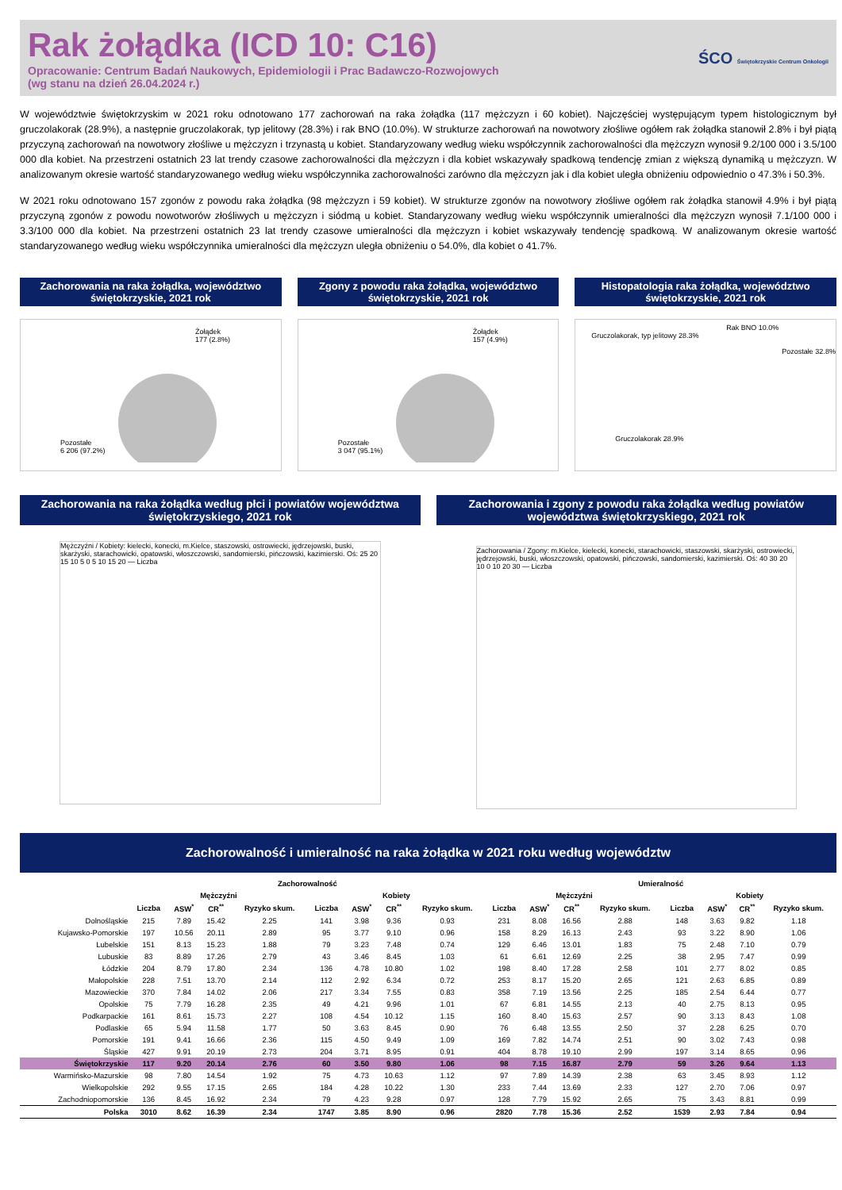Rak żołądka (ICD 10: C16)
Opracowanie: Centrum Badań Naukowych, Epidemiologii i Prac Badawczo-Rozwojowych
(wg stanu na dzień 26.04.2024 r.)
ŚCO Świętokrzyskie Centrum Onkologii
W województwie świętokrzyskim w 2021 roku odnotowano 177 zachorowań na raka żołądka (117 mężczyzn i 60 kobiet). Najczęściej występującym typem histologicznym był gruczolakorak (28.9%), a następnie gruczolakorak, typ jelitowy (28.3%) i rak BNO (10.0%). W strukturze zachorowań na nowotwory złośliwe ogółem rak żołądka stanowił 2.8% i był piątą przyczyną zachorowań na nowotwory złośliwe u mężczyzn i trzynastą u kobiet. Standaryzowany według wieku współczynnik zachorowalności dla mężczyzn wynosił 9.2/100 000 i 3.5/100 000 dla kobiet. Na przestrzeni ostatnich 23 lat trendy czasowe zachorowalności dla mężczyzn i dla kobiet wskazywały spadkową tendencję zmian z większą dynamiką u mężczyzn. W analizowanym okresie wartość standaryzowanego według wieku współczynnika zachorowalności zarówno dla mężczyzn jak i dla kobiet uległa obniżeniu odpowiednio o 47.3% i 50.3%.
W 2021 roku odnotowano 157 zgonów z powodu raka żołądka (98 mężczyzn i 59 kobiet). W strukturze zgonów na nowotwory złośliwe ogółem rak żołądka stanowił 4.9% i był piątą przyczyną zgonów z powodu nowotworów złośliwych u mężczyzn i siódmą u kobiet. Standaryzowany według wieku współczynnik umieralności dla mężczyzn wynosił 7.1/100 000 i 3.3/100 000 dla kobiet. Na przestrzeni ostatnich 23 lat trendy czasowe umieralności dla mężczyzn i kobiet wskazywały tendencję spadkową. W analizowanym okresie wartość standaryzowanego według wieku współczynnika umieralności dla mężczyzn uległa obniżeniu o 54.0%, dla kobiet o 41.7%.
Zachorowania na raka żołądka, województwo świętokrzyskie, 2021 rok
Żołądek
177 (2.8%)
Pozostałe
6 206 (97.2%)
Zgony z powodu raka żołądka, województwo świętokrzyskie, 2021 rok
Żołądek
157 (4.9%)
Pozostałe
3 047 (95.1%)
Histopatologia raka żołądka, województwo świętokrzyskie, 2021 rok
Rak BNO 10.0%
Gruczolakorak, typ jelitowy 28.3%
Pozostałe 32.8%
Gruczolakorak 28.9%
Zachorowania na raka żołądka według płci i powiatów województwa świętokrzyskiego, 2021 rok
Mężczyźni / Kobiety: kielecki, konecki, m.Kielce, staszowski, ostrowiecki, jędrzejowski, buski, skarżyski, starachowicki, opatowski, włoszczowski, sandomierski, pińczowski, kazimierski. Oś: 25 20 15 10 5 0 5 10 15 20 — Liczba
Zachorowania i zgony z powodu raka żołądka według powiatów województwa świętokrzyskiego, 2021 rok
Zachorowania / Zgony: m.Kielce, kielecki, konecki, starachowicki, staszowski, skarżyski, ostrowiecki, jędrzejowski, buski, włoszczowski, opatowski, pińczowski, sandomierski, kazimierski. Oś: 40 30 20 10 0 10 20 30 — Liczba
Zachorowalność i umieralność na raka żołądka w 2021 roku według województw
| | Zachorowalność | | | | | | | | Umieralność | | | | | | | |
| --- | --- | --- | --- | --- | --- | --- | --- | --- | --- | --- | --- | --- | --- | --- | --- | --- |
| | Mężczyźni | | | | Kobiety | | | | Mężczyźni | | | | Kobiety | | | |
| | Liczba | ASW<sup>*</sup> | CR<sup>**</sup> | Ryzyko skum. | Liczba | ASW<sup>*</sup> | CR<sup>**</sup> | Ryzyko skum. | Liczba | ASW<sup>*</sup> | CR<sup>**</sup> | Ryzyko skum. | Liczba | ASW<sup>*</sup> | CR<sup>**</sup> | Ryzyko skum. |
| Dolnośląskie | 215 | 7.89 | 15.42 | 2.25 | 141 | 3.98 | 9.36 | 0.93 | 231 | 8.08 | 16.56 | 2.88 | 148 | 3.63 | 9.82 | 1.18 |
| Kujawsko-Pomorskie | 197 | 10.56 | 20.11 | 2.89 | 95 | 3.77 | 9.10 | 0.96 | 158 | 8.29 | 16.13 | 2.43 | 93 | 3.22 | 8.90 | 1.06 |
| Lubelskie | 151 | 8.13 | 15.23 | 1.88 | 79 | 3.23 | 7.48 | 0.74 | 129 | 6.46 | 13.01 | 1.83 | 75 | 2.48 | 7.10 | 0.79 |
| Lubuskie | 83 | 8.89 | 17.26 | 2.79 | 43 | 3.46 | 8.45 | 1.03 | 61 | 6.61 | 12.69 | 2.25 | 38 | 2.95 | 7.47 | 0.99 |
| Łódzkie | 204 | 8.79 | 17.80 | 2.34 | 136 | 4.78 | 10.80 | 1.02 | 198 | 8.40 | 17.28 | 2.58 | 101 | 2.77 | 8.02 | 0.85 |
| Małopolskie | 228 | 7.51 | 13.70 | 2.14 | 112 | 2.92 | 6.34 | 0.72 | 253 | 8.17 | 15.20 | 2.65 | 121 | 2.63 | 6.85 | 0.89 |
| Mazowieckie | 370 | 7.84 | 14.02 | 2.06 | 217 | 3.34 | 7.55 | 0.83 | 358 | 7.19 | 13.56 | 2.25 | 185 | 2.54 | 6.44 | 0.77 |
| Opolskie | 75 | 7.79 | 16.28 | 2.35 | 49 | 4.21 | 9.96 | 1.01 | 67 | 6.81 | 14.55 | 2.13 | 40 | 2.75 | 8.13 | 0.95 |
| Podkarpackie | 161 | 8.61 | 15.73 | 2.27 | 108 | 4.54 | 10.12 | 1.15 | 160 | 8.40 | 15.63 | 2.57 | 90 | 3.13 | 8.43 | 1.08 |
| Podlaskie | 65 | 5.94 | 11.58 | 1.77 | 50 | 3.63 | 8.45 | 0.90 | 76 | 6.48 | 13.55 | 2.50 | 37 | 2.28 | 6.25 | 0.70 |
| Pomorskie | 191 | 9.41 | 16.66 | 2.36 | 115 | 4.50 | 9.49 | 1.09 | 169 | 7.82 | 14.74 | 2.51 | 90 | 3.02 | 7.43 | 0.98 |
| Śląskie | 427 | 9.91 | 20.19 | 2.73 | 204 | 3.71 | 8.95 | 0.91 | 404 | 8.78 | 19.10 | 2.99 | 197 | 3.14 | 8.65 | 0.96 |
| Świętokrzyskie | 117 | 9.20 | 20.14 | 2.76 | 60 | 3.50 | 9.80 | 1.06 | 98 | 7.15 | 16.87 | 2.79 | 59 | 3.26 | 9.64 | 1.13 |
| Warmińsko-Mazurskie | 98 | 7.80 | 14.54 | 1.92 | 75 | 4.73 | 10.63 | 1.12 | 97 | 7.89 | 14.39 | 2.38 | 63 | 3.45 | 8.93 | 1.12 |
| Wielkopolskie | 292 | 9.55 | 17.15 | 2.65 | 184 | 4.28 | 10.22 | 1.30 | 233 | 7.44 | 13.69 | 2.33 | 127 | 2.70 | 7.06 | 0.97 |
| Zachodniopomorskie | 136 | 8.45 | 16.92 | 2.34 | 79 | 4.23 | 9.28 | 0.97 | 128 | 7.79 | 15.92 | 2.65 | 75 | 3.43 | 8.81 | 0.99 |
| Polska | 3010 | 8.62 | 16.39 | 2.34 | 1747 | 3.85 | 8.90 | 0.96 | 2820 | 7.78 | 15.36 | 2.52 | 1539 | 2.93 | 7.84 | 0.94 |